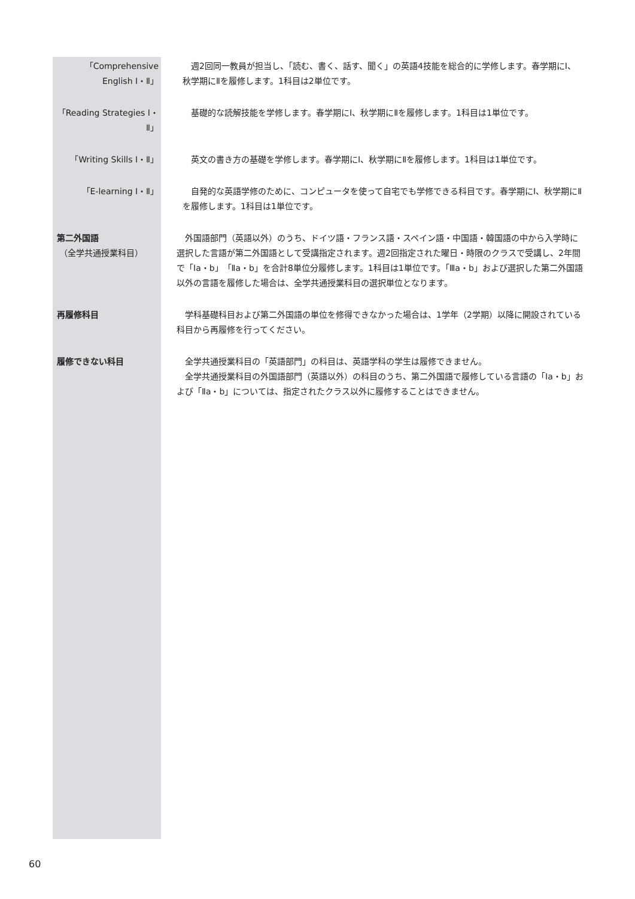「Comprehensive English Ⅰ・Ⅱ」
週2回同一教員が担当し、「読む、書く、話す、聞く」の英語4技能を総合的に学修します。春学期にⅠ、秋学期にⅡを履修します。1科目は2単位です。
「Reading Strategies Ⅰ・Ⅱ」
基礎的な読解技能を学修します。春学期にⅠ、秋学期にⅡを履修します。1科目は1単位です。
「Writing Skills Ⅰ・Ⅱ」
英文の書き方の基礎を学修します。春学期にⅠ、秋学期にⅡを履修します。1科目は1単位です。
「E-learning Ⅰ・Ⅱ」 自発的な英語学修のために、コンピュータを使って自宅でも学修できる科目です。春学期にⅠ、秋学期にⅡを履修します。1科目は1単位です。
第二外国語
（全学共通授業科目）
外国語部門（英語以外）のうち、ドイツ語・フランス語・スペイン語・中国語・韓国語の中から入学時に選択した言語が第二外国語として受講指定されます。週2回指定された曜日・時限のクラスで受講し、2年間で「Ⅰa・b」「Ⅱa・b」を合計8単位分履修します。1科目は1単位です。「Ⅲa・b」および選択した第二外国語以外の言語を履修した場合は、全学共通授業科目の選択単位となります。
再履修科目 学科基礎科目および第二外国語の単位を修得できなかった場合は、1学年（2学期）以降に開設されている科目から再履修を行ってください。
履修できない科目 全学共通授業科目の「英語部門」の科目は、英語学科の学生は履修できません。
全学共通授業科目の外国語部門（英語以外）の科目のうち、第二外国語で履修している言語の「Ⅰa・b」および「Ⅱa・b」については、指定されたクラス以外に履修することはできません。
60